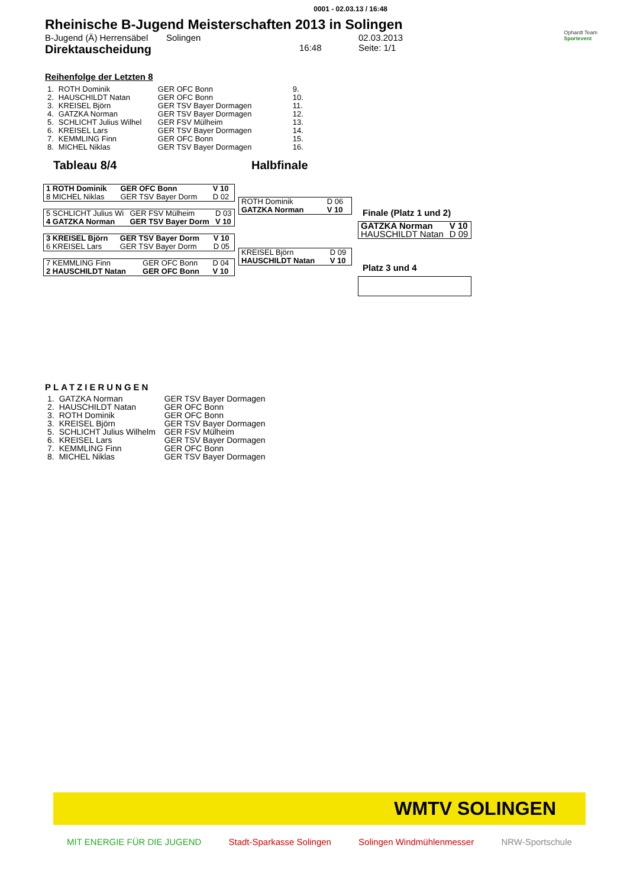0001 - 02.03.13 / 16:48
Rheinische B-Jugend Meisterschaften 2013 in Solingen
Ophardt Team
Sportevent
B-Jugend (Ä) Herrensäbel Solingen 02.03.2013 Direktauscheidung 16:48 Seite: 1/1
Reihenfolge der Letzten 8
| 1. | ROTH Dominik | GER OFC Bonn | 9. |
| 2. | HAUSCHILDT Natan | GER OFC Bonn | 10. |
| 3. | KREISEL Björn | GER TSV Bayer Dormagen | 11. |
| 4. | GATZKA Norman | GER TSV Bayer Dormagen | 12. |
| 5. | SCHLICHT Julius Wilhel | GER FSV Mülheim | 13. |
| 6. | KREISEL Lars | GER TSV Bayer Dormagen | 14. |
| 7. | KEMMLING Finn | GER OFC Bonn | 15. |
| 8. | MICHEL Niklas | GER TSV Bayer Dormagen | 16. |
Tableau 8/4 Halbfinale
| 1 ROTH Dominik | GER OFC Bonn | V 10 |
| 8 MICHEL Niklas | GER TSV Bayer Dorm | D 02 |
| 5 SCHLICHT Julius Wi | GER FSV Mülheim | D 03 |
| 4 GATZKA Norman | GER TSV Bayer Dorm | V 10 |
| 3 KREISEL Björn | GER TSV Bayer Dorm | V 10 |
| 6 KREISEL Lars | GER TSV Bayer Dorm | D 05 |
| 7 KEMMLING Finn | GER OFC Bonn | D 04 |
| 2 HAUSCHILDT Natan | GER OFC Bonn | V 10 |
| ROTH Dominik | D 06 |
| GATZKA Norman | V 10 |
| KREISEL Björn | D 09 |
| HAUSCHILDT Natan | V 10 |
Finale (Platz 1 und 2)
| GATZKA Norman | V 10 |
| HAUSCHILDT Natan | D 09 |
Platz 3 und 4
PLATZIERUNGEN
| 1. | GATZKA Norman | GER TSV Bayer Dormagen |
| 2. | HAUSCHILDT Natan | GER OFC Bonn |
| 3. | ROTH Dominik | GER OFC Bonn |
| 3. | KREISEL Björn | GER TSV Bayer Dormagen |
| 5. | SCHLICHT Julius Wilhelm | GER FSV Mülheim |
| 6. | KREISEL Lars | GER TSV Bayer Dormagen |
| 7. | KEMMLING Finn | GER OFC Bonn |
| 8. | MICHEL Niklas | GER TSV Bayer Dormagen |
WMTV SOLINGEN
MIT ENERGIE FÜR DIE JUGEND Stadt-Sparkasse Solingen Solingen Windmühlenmesser NRW-Sportschule